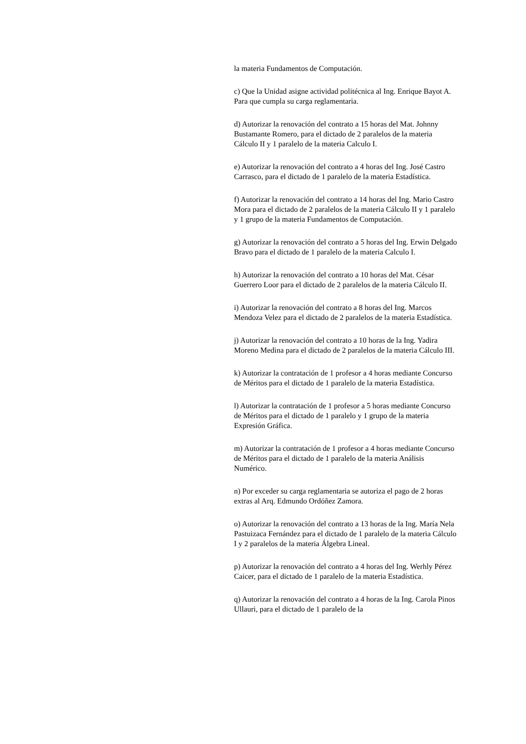la materia Fundamentos de Computación.
c) Que la Unidad asigne actividad politécnica al Ing. Enrique Bayot A. Para que cumpla su carga reglamentaria.
d) Autorizar la renovación del contrato a 15 horas del Mat. Johnny Bustamante Romero, para el dictado de 2 paralelos de la materia Cálculo II y 1 paralelo de la materia Calculo I.
e) Autorizar la renovación del contrato a 4 horas del Ing. José Castro Carrasco, para el dictado de 1 paralelo de la materia Estadística.
f) Autorizar la renovación del contrato a 14 horas del Ing. Mario Castro Mora para el dictado de 2 paralelos de la materia Cálculo II y 1 paralelo y 1 grupo de la materia Fundamentos de Computación.
g) Autorizar la renovación del contrato a 5 horas del Ing. Erwin Delgado Bravo para el dictado de 1 paralelo de la materia Calculo I.
h) Autorizar la renovación del contrato a 10 horas del Mat. César Guerrero Loor para el dictado de 2 paralelos de la materia Cálculo II.
i) Autorizar la renovación del contrato a 8 horas del Ing. Marcos Mendoza Velez para el dictado de 2 paralelos de la materia Estadística.
j) Autorizar la renovación del contrato a 10 horas de la Ing. Yadira Moreno Medina para el dictado de 2 paralelos de la materia Cálculo III.
k) Autorizar la contratación de 1 profesor a 4 horas mediante Concurso de Méritos para el dictado de 1 paralelo de la materia Estadística.
l) Autorizar la contratación de 1 profesor a 5 horas mediante Concurso de Méritos para el dictado de 1 paralelo y 1 grupo de la materia Expresión Gráfica.
m) Autorizar la contratación de 1 profesor a 4 horas mediante Concurso de Méritos para el dictado de 1 paralelo de la materia Análisis Numérico.
n) Por exceder su carga reglamentaria se autoriza el pago de 2 horas extras al Arq. Edmundo Ordóñez Zamora.
o) Autorizar la renovación del contrato a 13 horas de la Ing. María Nela Pastuizaca Fernández para el dictado de 1 paralelo de la materia Cálculo I y 2 paralelos de la materia Álgebra Lineal.
p) Autorizar la renovación del contrato a 4 horas del Ing. Werhly Pérez Caicer, para el dictado de 1 paralelo de la materia Estadística.
q) Autorizar la renovación del contrato a 4 horas de la Ing. Carola Pinos Ullauri, para el dictado de 1 paralelo de la